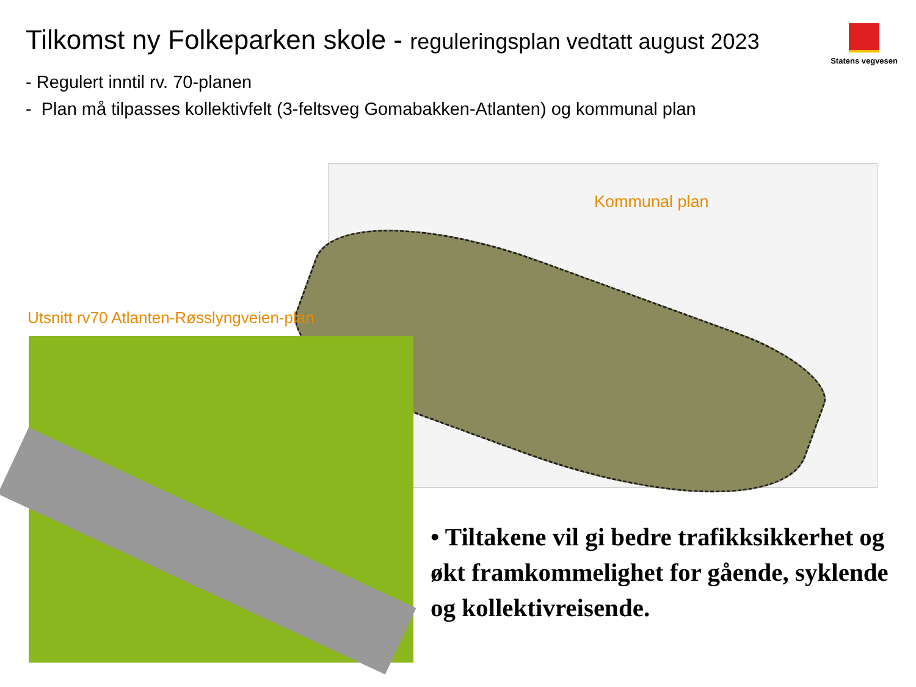Tilkomst ny Folkeparken skole - reguleringsplan vedtatt august 2023
Statens vegvesen
- Regulert inntil rv. 70-planen
- Plan må tilpasses kollektivfelt (3-feltsveg Gomabakken-Atlanten) og kommunal plan
Kommunal plan
Utsnitt rv70 Atlanten-Røsslyngveien-plan
• Tiltakene vil gi bedre trafikksikkerhet og økt framkommelighet for gående, syklende og kollektivreisende.